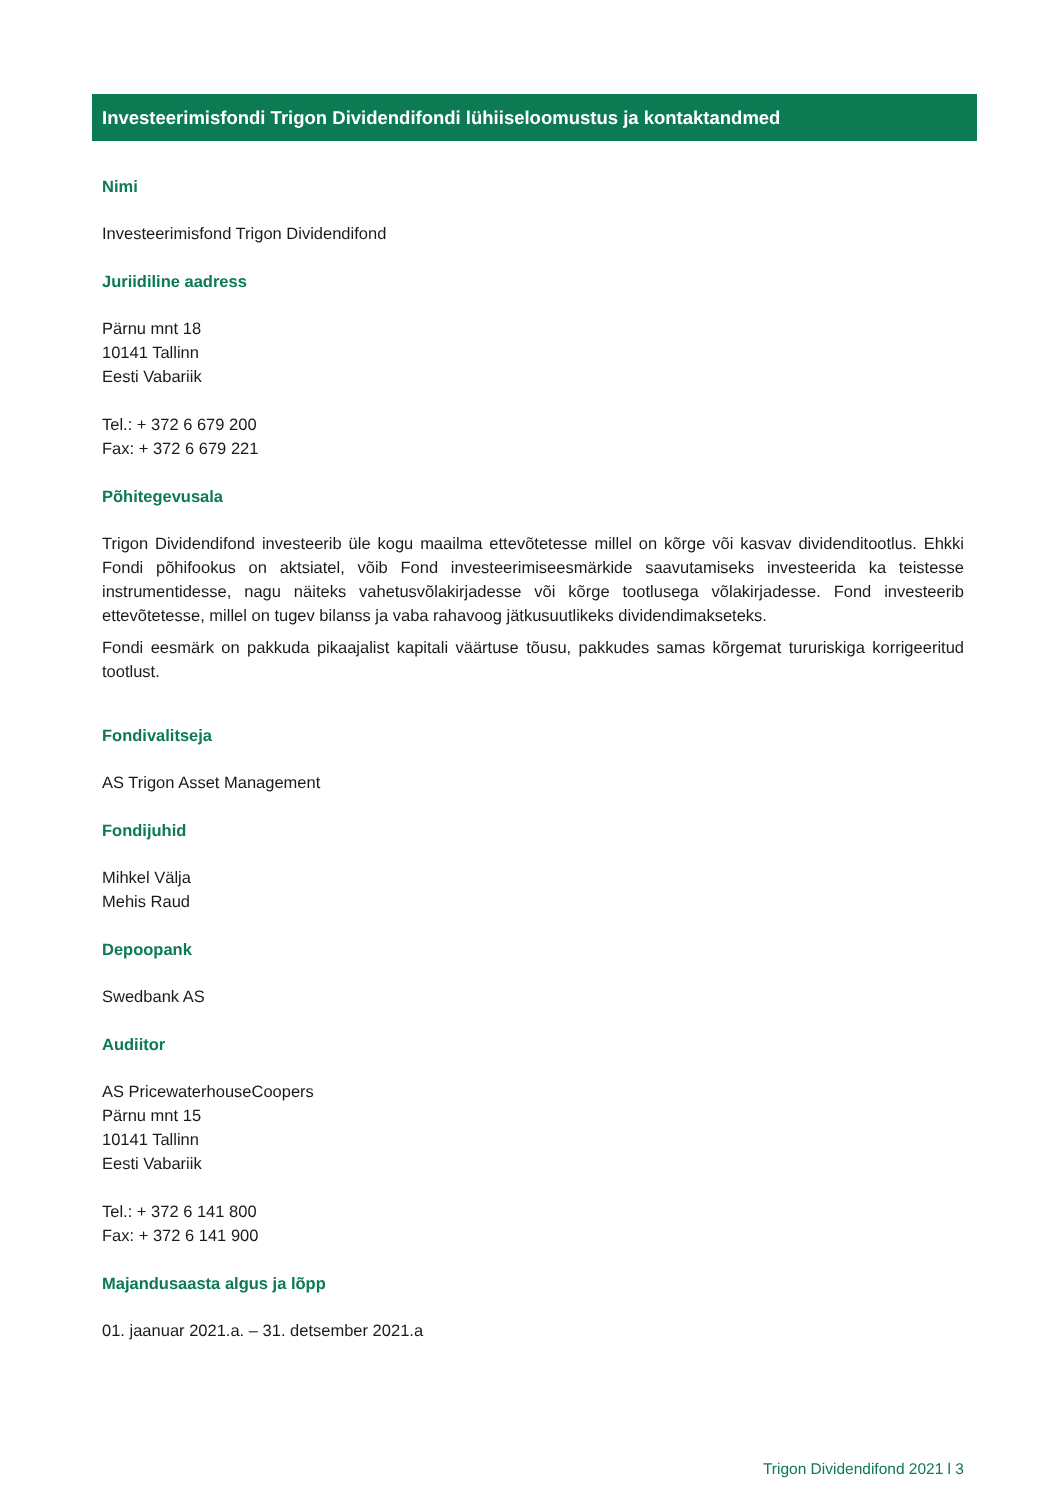Investeerimisfondi Trigon Dividendifondi lühiiseloomustus ja kontaktandmed
Nimi
Investeerimisfond Trigon Dividendifond
Juriidiline aadress
Pärnu mnt 18
10141 Tallinn
Eesti Vabariik
Tel.: + 372 6 679 200
Fax: + 372 6 679 221
Põhitegevusala
Trigon Dividendifond investeerib üle kogu maailma ettevõtetesse millel on kõrge või kasvav dividenditootlus. Ehkki Fondi põhifookus on aktsiatel, võib Fond investeerimiseesmärkide saavutamiseks investeerida ka teistesse instrumentidesse, nagu näiteks vahetusvõlakirjadesse või kõrge tootlusega võlakirjadesse. Fond investeerib ettevõtetesse, millel on tugev bilanss ja vaba rahavoog jätkusuutlikeks dividendimakseteks.
Fondi eesmärk on pakkuda pikaajalist kapitali väärtuse tõusu, pakkudes samas kõrgemat tururiskiga korrigeeritud tootlust.
Fondivalitseja
AS Trigon Asset Management
Fondijuhid
Mihkel Välja
Mehis Raud
Depoopank
Swedbank AS
Audiitor
AS PricewaterhouseCoopers
Pärnu mnt 15
10141 Tallinn
Eesti Vabariik
Tel.: + 372 6 141 800
Fax: + 372 6 141 900
Majandusaasta algus ja lõpp
01. jaanuar 2021.a. – 31. detsember 2021.a
Trigon Dividendifond 2021 l 3